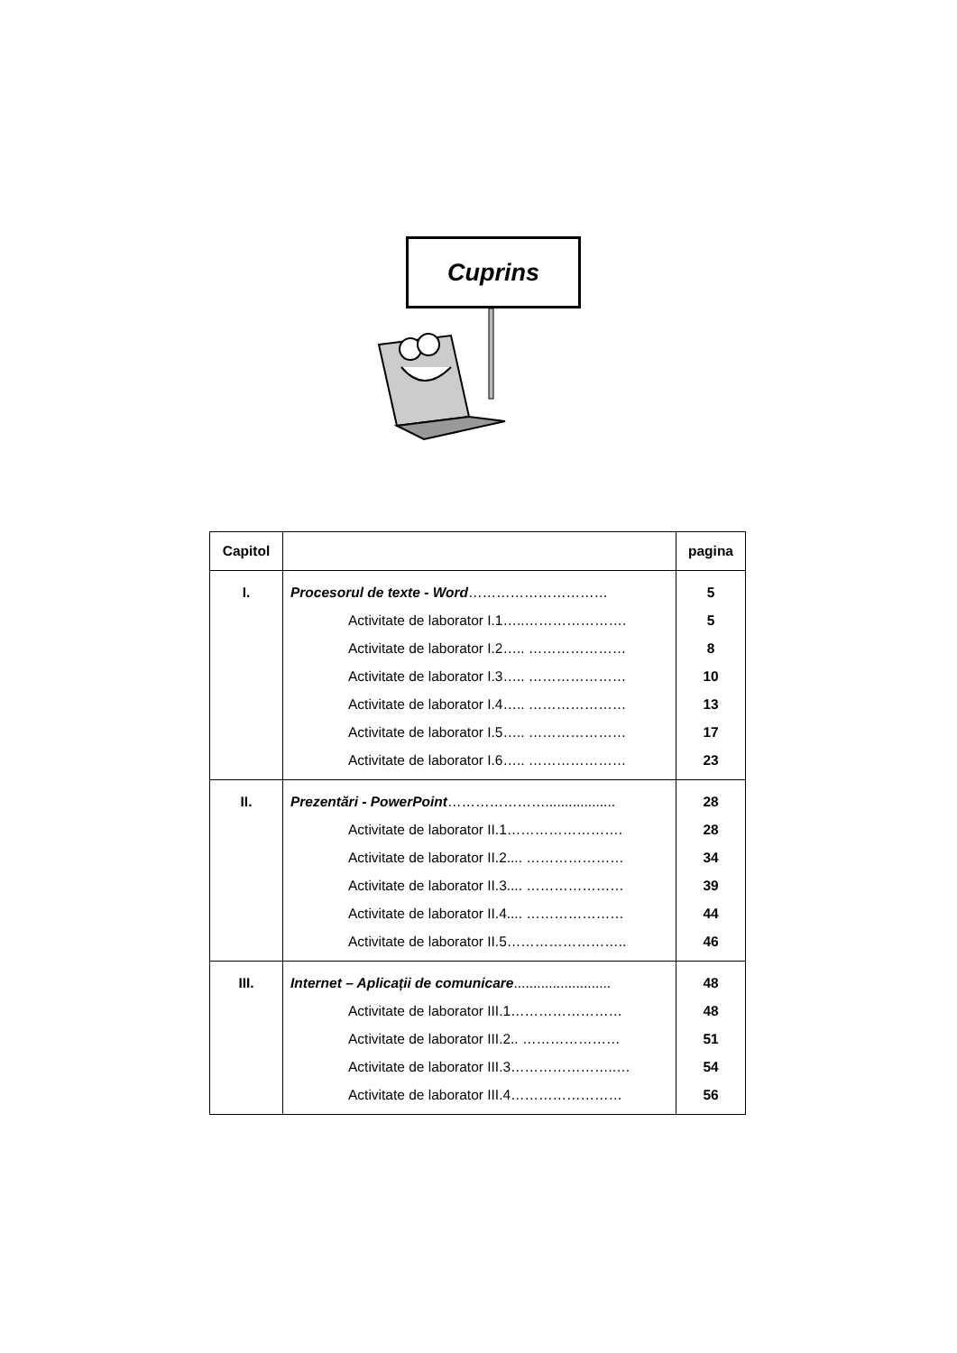Cuprins
| Capitol | | pagina |
| --- | --- | --- |
| I. | Procesorul de texte - Word ………………………… | 5 |
| | Activitate de laborator I.1…..…………………. | 5 |
| | Activitate de laborator I.2….. ………………… | 8 |
| | Activitate de laborator I.3….. ………………… | 10 |
| | Activitate de laborator I.4….. ………………… | 13 |
| | Activitate de laborator I.5….. ………………… | 17 |
| | Activitate de laborator I.6….. ………………… | 23 |
| II. | Prezentări - PowerPoint ………………….................. | 28 |
| | Activitate de laborator II.1……………………. | 28 |
| | Activitate de laborator II.2.... ………………… | 34 |
| | Activitate de laborator II.3.... ………………… | 39 |
| | Activitate de laborator II.4.... ………………… | 44 |
| | Activitate de laborator II.5…………………….. | 46 |
| III. | Internet – Aplicații de comunicare ......................... | 48 |
| | Activitate de laborator III.1…………………… | 48 |
| | Activitate de laborator III.2.. ………………… | 51 |
| | Activitate de laborator III.3…………………..… | 54 |
| | Activitate de laborator III.4…………………… | 56 |